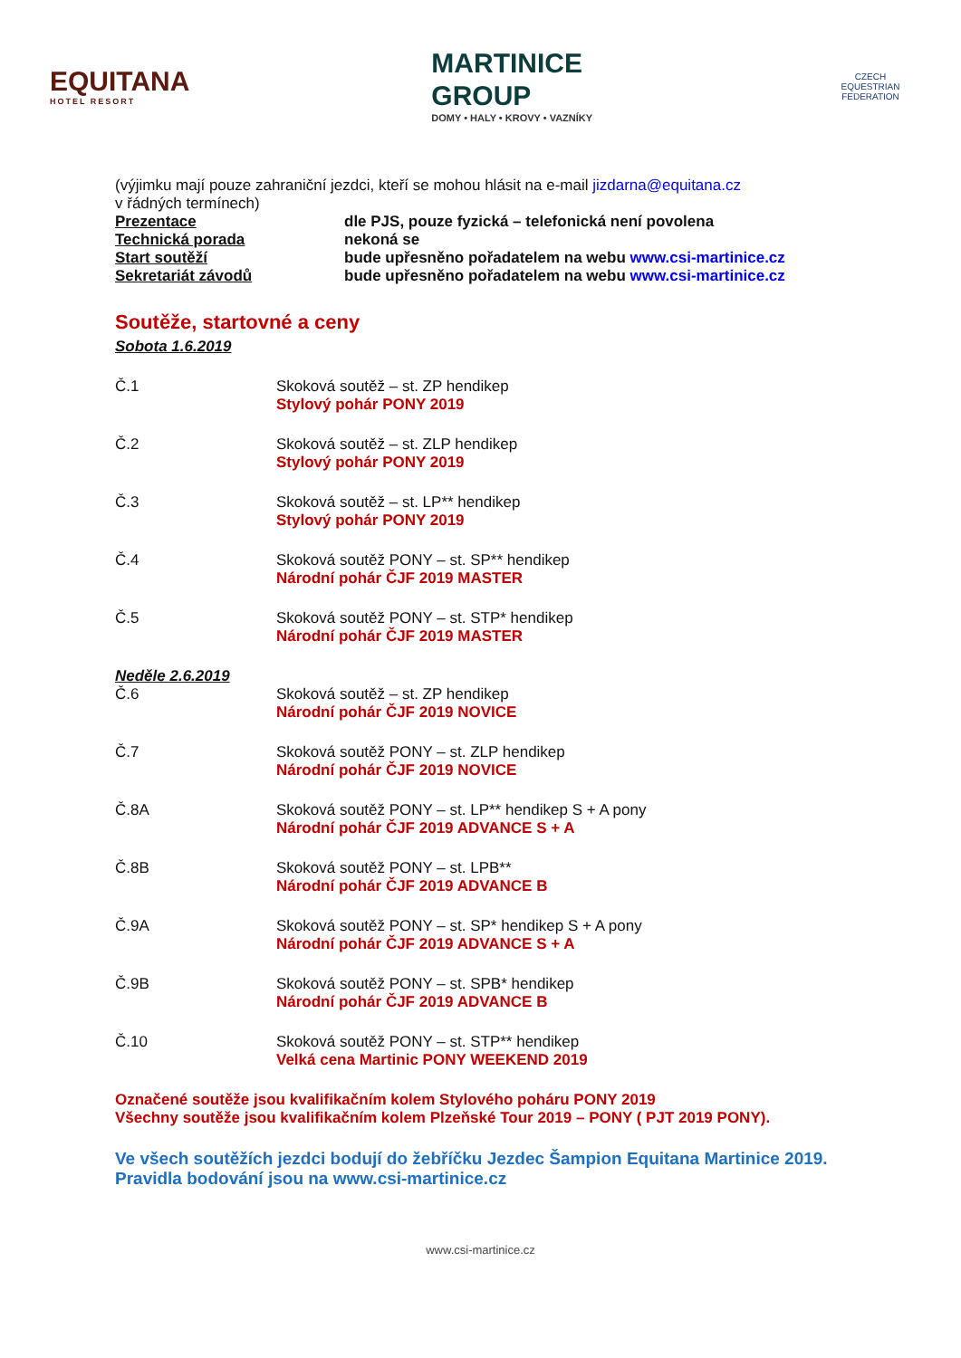EQUITANA
HOTEL RESORT
MARTINICE
GROUP
DOMY • HALY • KROVY • VAZNÍKY
CZECH EQUESTRIAN FEDERATION
(výjimku mají pouze zahraniční jezdci, kteří se mohou hlásit na e-mail jizdarna@equitana.cz
v řádných termínech)
Prezentace dle PJS, pouze fyzická – telefonická není povolena
Technická porada nekoná se
Start soutěží bude upřesněno pořadatelem na webu www.csi-martinice.cz
Sekretariát závodů bude upřesněno pořadatelem na webu www.csi-martinice.cz
Soutěže, startovné a ceny
Sobota 1.6.2019
Č.1 Skoková soutěž – st. ZP hendikep
Stylový pohár PONY 2019
Č.2 Skoková soutěž – st. ZLP hendikep
Stylový pohár PONY 2019
Č.3 Skoková soutěž – st. LP** hendikep
Stylový pohár PONY 2019
Č.4 Skoková soutěž PONY – st. SP** hendikep
Národní pohár ČJF 2019 MASTER
Č.5 Skoková soutěž PONY – st. STP* hendikep
Národní pohár ČJF 2019 MASTER
Neděle 2.6.2019
Č.6 Skoková soutěž – st. ZP hendikep
Národní pohár ČJF 2019 NOVICE
Č.7 Skoková soutěž PONY – st. ZLP hendikep
Národní pohár ČJF 2019 NOVICE
Č.8A Skoková soutěž PONY – st. LP** hendikep S + A pony
Národní pohár ČJF 2019 ADVANCE S + A
Č.8B Skoková soutěž PONY – st. LPB**
Národní pohár ČJF 2019 ADVANCE B
Č.9A Skoková soutěž PONY – st. SP* hendikep S + A pony
Národní pohár ČJF 2019 ADVANCE S + A
Č.9B Skoková soutěž PONY – st. SPB* hendikep
Národní pohár ČJF 2019 ADVANCE B
Č.10 Skoková soutěž PONY – st. STP** hendikep
Velká cena Martinic PONY WEEKEND 2019
Označené soutěže jsou kvalifikačním kolem Stylového poháru PONY 2019
Všechny soutěže jsou kvalifikačním kolem Plzeňské Tour 2019 – PONY ( PJT 2019 PONY).
Ve všech soutěžích jezdci bodují do žebříčku Jezdec Šampion Equitana Martinice 2019.
Pravidla bodování jsou na www.csi-martinice.cz
www.csi-martinice.cz